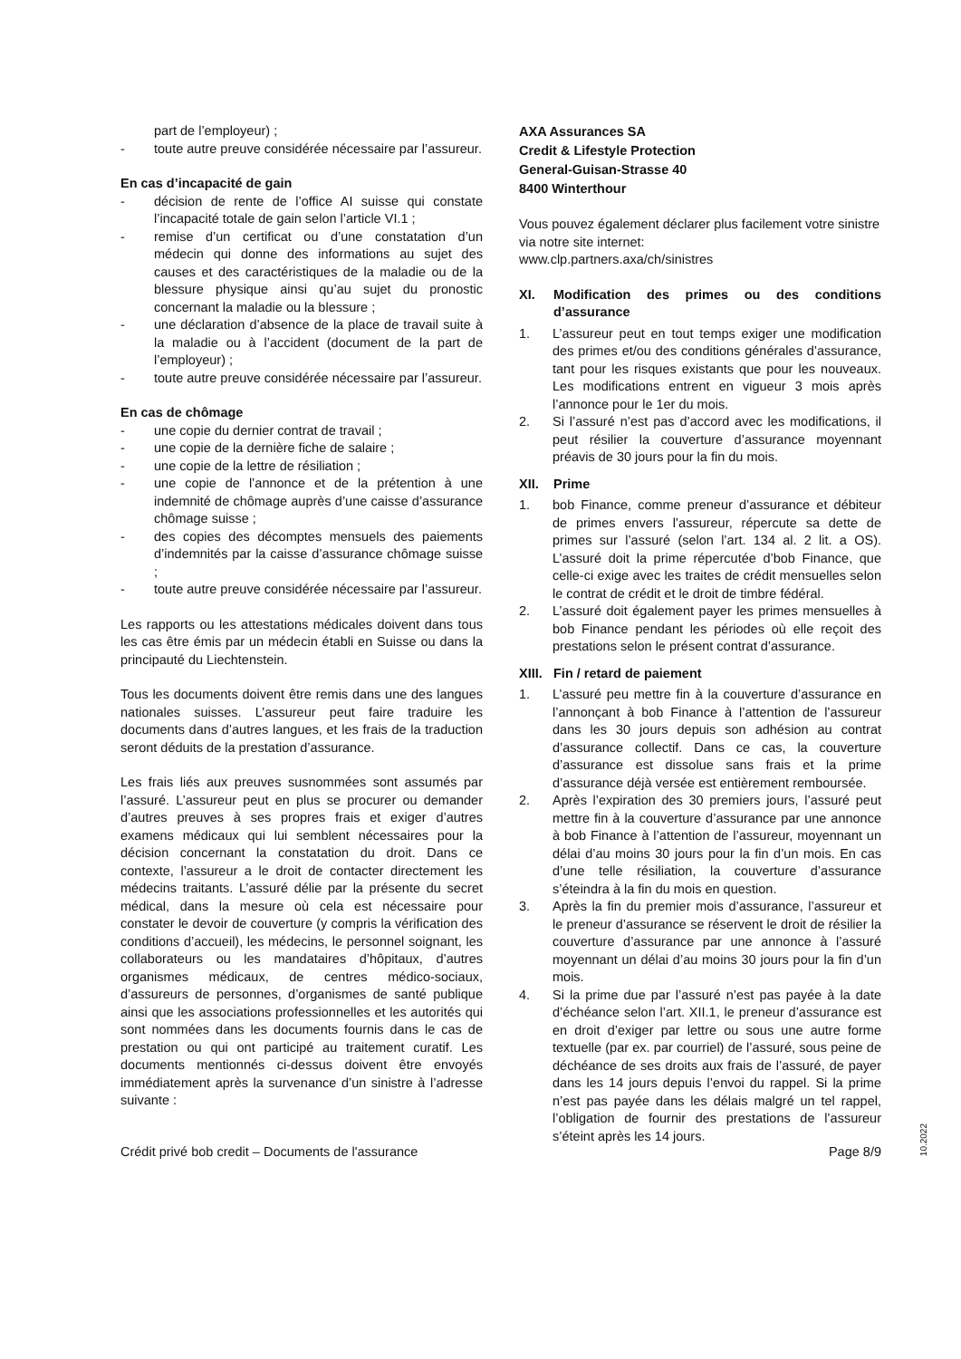part de l’employeur) ;
- toute autre preuve considérée nécessaire par l’assureur.
En cas d’incapacité de gain
- décision de rente de l’office AI suisse qui constate l’incapacité totale de gain selon l’article VI.1 ;
- remise d’un certificat ou d’une constatation d’un médecin qui donne des informations au sujet des causes et des caractéristiques de la maladie ou de la blessure physique ainsi qu’au sujet du pronostic concernant la maladie ou la blessure ;
- une déclaration d’absence de la place de travail suite à la maladie ou à l’accident (document de la part de l’employeur) ;
- toute autre preuve considérée nécessaire par l’assureur.
En cas de chômage
- une copie du dernier contrat de travail ;
- une copie de la dernière fiche de salaire ;
- une copie de la lettre de résiliation ;
- une copie de l’annonce et de la prétention à une indemnité de chômage auprès d’une caisse d’assurance chômage suisse ;
- des copies des décomptes mensuels des paiements d’indemnités par la caisse d’assurance chômage suisse ;
- toute autre preuve considérée nécessaire par l’assureur.
Les rapports ou les attestations médicales doivent dans tous les cas être émis par un médecin établi en Suisse ou dans la principauté du Liechtenstein.
Tous les documents doivent être remis dans une des langues nationales suisses. L’assureur peut faire traduire les documents dans d’autres langues, et les frais de la traduction seront déduits de la prestation d’assurance.
Les frais liés aux preuves susnommées sont assumés par l’assuré. L’assureur peut en plus se procurer ou demander d’autres preuves à ses propres frais et exiger d’autres examens médicaux qui lui semblent nécessaires pour la décision concernant la constatation du droit. Dans ce contexte, l’assureur a le droit de contacter directement les médecins traitants. L’assuré délie par la présente du secret médical, dans la mesure où cela est nécessaire pour constater le devoir de couverture (y compris la vérification des conditions d’accueil), les médecins, le personnel soignant, les collaborateurs ou les mandataires d’hôpitaux, d’autres organismes médicaux, de centres médico-sociaux, d’assureurs de personnes, d’organismes de santé publique ainsi que les associations professionnelles et les autorités qui sont nommées dans les documents fournis dans le cas de prestation ou qui ont participé au traitement curatif. Les documents mentionnés ci-dessus doivent être envoyés immédiatement après la survenance d’un sinistre à l’adresse suivante :
AXA Assurances SA
Credit & Lifestyle Protection
General-Guisan-Strasse 40
8400 Winterthour
Vous pouvez également déclarer plus facilement votre sinistre via notre site internet:
www.clp.partners.axa/ch/sinistres
XI. Modification des primes ou des conditions d’assurance
1. L’assureur peut en tout temps exiger une modification des primes et/ou des conditions générales d’assurance, tant pour les risques existants que pour les nouveaux. Les modifications entrent en vigueur 3 mois après l’annonce pour le 1er du mois.
2. Si l’assuré n’est pas d’accord avec les modifications, il peut résilier la couverture d’assurance moyennant préavis de 30 jours pour la fin du mois.
XII. Prime
1. bob Finance, comme preneur d’assurance et débiteur de primes envers l’assureur, répercute sa dette de primes sur l’assuré (selon l’art. 134 al. 2 lit. a OS). L’assuré doit la prime répercutée d’bob Finance, que celle-ci exige avec les traites de crédit mensuelles selon le contrat de crédit et le droit de timbre fédéral.
2. L’assuré doit également payer les primes mensuelles à bob Finance pendant les périodes où elle reçoit des prestations selon le présent contrat d’assurance.
XIII. Fin / retard de paiement
1. L’assuré peu mettre fin à la couverture d’assurance en l’annonçant à bob Finance à l’attention de l’assureur dans les 30 jours depuis son adhésion au contrat d’assurance collectif. Dans ce cas, la couverture d’assurance est dissolue sans frais et la prime d’assurance déjà versée est entièrement remboursée.
2. Après l’expiration des 30 premiers jours, l’assuré peut mettre fin à la couverture d’assurance par une annonce à bob Finance à l’attention de l’assureur, moyennant un délai d’au moins 30 jours pour la fin d’un mois. En cas d’une telle résiliation, la couverture d’assurance s’éteindra à la fin du mois en question.
3. Après la fin du premier mois d’assurance, l’assureur et le preneur d’assurance se réservent le droit de résilier la couverture d’assurance par une annonce à l’assuré moyennant un délai d’au moins 30 jours pour la fin d’un mois.
4. Si la prime due par l’assuré n’est pas payée à la date d’échéance selon l’art. XII.1, le preneur d’assurance est en droit d’exiger par lettre ou sous une autre forme textuelle (par ex. par courriel) de l’assuré, sous peine de déchéance de ses droits aux frais de l’assuré, de payer dans les 14 jours depuis l’envoi du rappel. Si la prime n’est pas payée dans les délais malgré un tel rappel, l’obligation de fournir des prestations de l’assureur s’éteint après les 14 jours.
10.2022
Crédit privé bob credit – Documents de l'assurance Page 8/9